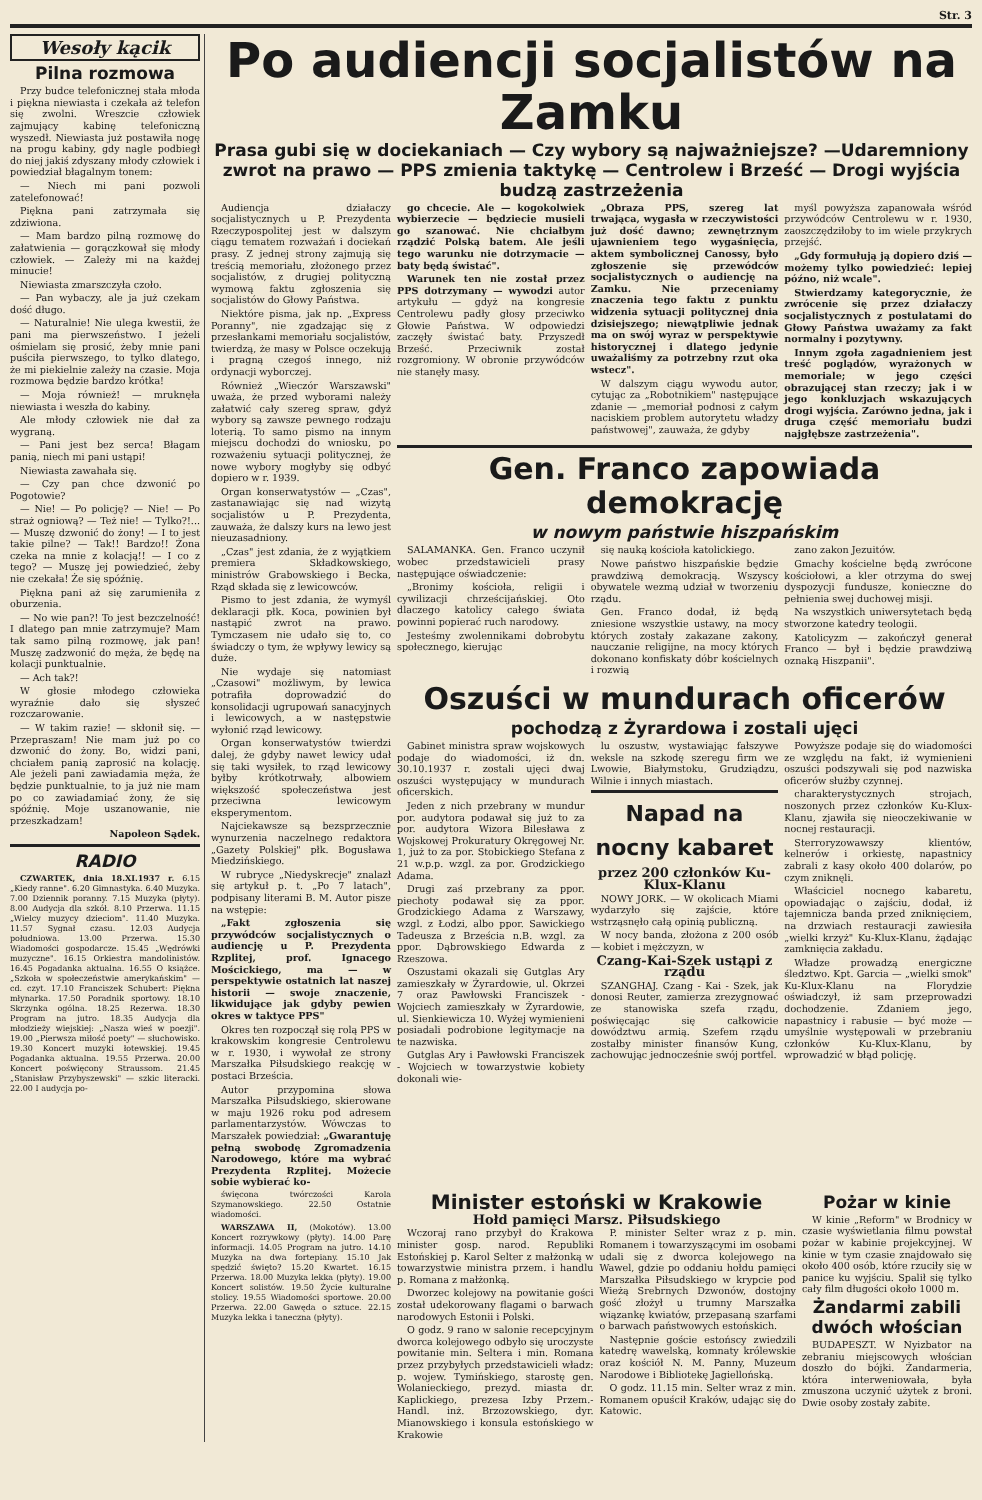Str. 3
Wesoły kącik
Pilna rozmowa
Przy budce telefonicznej stała młoda i piękna niewiasta i czekała aż telefon się zwolni. Wreszcie człowiek zajmujący kabinę telefoniczną wyszedł. Niewiasta już postawiła nogę na progu kabiny, gdy nagle podbiegł do niej jakiś zdyszany młody człowiek i powiedział błagalnym tonem:
— Niech mi pani pozwoli zatelefonować!
Piękna pani zatrzymała się zdziwiona.
— Mam bardzo pilną rozmowę do załatwienia — gorączkował się młody człowiek. — Zależy mi na każdej minucie!
Niewiasta zmarszczyła czoło.
— Pan wybaczy, ale ja już czekam dość długo.
— Naturalnie! Nie ulega kwestii, że pani ma pierwszeństwo. I jeżeli ośmielam się prosić, żeby mnie pani puściła pierwszego, to tylko dlatego, że mi piekielnie zależy na czasie. Moja rozmowa będzie bardzo krótka!
— Moja również! — mruknęła niewiasta i weszła do kabiny.
Ale młody człowiek nie dał za wygraną.
— Pani jest bez serca! Błagam panią, niech mi pani ustąpi!
Niewiasta zawahała się.
— Czy pan chce dzwonić po Pogotowie?
— Nie! — Po policję? — Nie! — Po straż ogniową? — Też nie! — Tylko?!... — Muszę dzwonić do żony! — I to jest takie pilne? — Tak!! Bardzo!! Żona czeka na mnie z kolacją!! — I co z tego? — Muszę jej powiedzieć, żeby nie czekała! Że się spóźnię.
Piękna pani aż się zarumieniła z oburzenia.
— No wie pan?! To jest bezczelność! I dlatego pan mnie zatrzymuje? Mam tak samo pilną rozmowę, jak pan! Muszę zadzwonić do męża, że będę na kolacji punktualnie.
— Ach tak?!
W głosie młodego człowieka wyraźnie dało się słyszeć rozczarowanie.
— W takim razie! — skłonił się. — Przepraszam! Nie mam już po co dzwonić do żony. Bo, widzi pani, chciałem panią zaprosić na kolację. Ale jeżeli pani zawiadamia męża, że będzie punktualnie, to ja już nie mam po co zawiadamiać żony, że się spóźnię. Moje uszanowanie, nie przeszkadzam!
Napoleon Sądek.
RADIO
CZWARTEK, dnia 18.XI.1937 r. 6.15 „Kiedy ranne". 6.20 Gimnastyka. 6.40 Muzyka. 7.00 Dziennik poranny. 7.15 Muzyka (płyty). 8.00 Audycja dla szkół. 8.10 Przerwa. 11.15 „Wielcy muzycy dzieciom". 11.40 Muzyka. 11.57 Sygnał czasu. 12.03 Audycja południowa. 13.00 Przerwa. 15.30 Wiadomości gospodarcze. 15.45 „Wędrówki muzyczne". 16.15 Orkiestra mandolinistów. 16.45 Pogadanka aktualna. 16.55 O książce. „Szkoła w społeczeństwie amerykańskim" — cd. czyt. 17.10 Franciszek Schubert: Piękna młynarka. 17.50 Poradnik sportowy. 18.10 Skrzynka ogólna. 18.25 Rezerwa. 18.30 Program na jutro. 18.35 Audycja dla młodzieży wiejskiej: „Nasza wieś w poezji". 19.00 „Pierwsza miłość poety" — słuchowisko. 19.30 Koncert muzyki łotewskiej. 19.45 Pogadanka aktualna. 19.55 Przerwa. 20.00 Koncert poświęcony Straussom. 21.45 „Stanisław Przybyszewski" — szkic literacki. 22.00 I audycja po-
Po audiencji socjalistów na Zamku
Prasa gubi się w dociekaniach — Czy wybory są najważniejsze? —Udaremniony zwrot na prawo — PPS zmienia taktykę — Centrolew i Brześć — Drogi wyjścia budzą zastrzeżenia
Audiencja działaczy socjalistycznych u P. Prezydenta Rzeczypospolitej jest w dalszym ciągu tematem rozważań i dociekań prasy. Z jednej strony zajmują się treścią memoriału, złożonego przez socjalistów, z drugiej polityczną wymową faktu zgłoszenia się socjalistów do Głowy Państwa.
Niektóre pisma, jak np. „Express Poranny", nie zgadzając się z przesłankami memoriału socjalistów, twierdzą, że masy w Polsce oczekują i pragną czegoś innego, niż ordynacji wyborczej.
Również „Wieczór Warszawski" uważa, że przed wyborami należy załatwić cały szereg spraw, gdyż wybory są zawsze pewnego rodzaju loterią. To samo pismo na innym miejscu dochodzi do wniosku, po rozważeniu sytuacji politycznej, że nowe wybory mogłyby się odbyć dopiero w r. 1939.
Organ konserwatystów — „Czas", zastanawiając się nad wizytą socjalistów u P. Prezydenta, zauważa, że dalszy kurs na lewo jest nieuzasadniony.
„Czas" jest zdania, że z wyjątkiem premiera Składkowskiego, ministrów Grabowskiego i Becka, Rząd składa się z lewicowców.
Pismo to jest zdania, że wymyśl deklaracji płk. Koca, powinien był nastąpić zwrot na prawo. Tymczasem nie udało się to, co świadczy o tym, że wpływy lewicy są duże.
Nie wydaje się natomiast „Czasowi" możliwym, by lewica potrafiła doprowadzić do konsolidacji ugrupowań sanacyjnych i lewicowych, a w następstwie wyłonić rząd lewicowy.
Organ konserwatystów twierdzi dalej, że gdyby nawet lewicy udał się taki wysiłek, to rząd lewicowy byłby krótkotrwały, albowiem większość społeczeństwa jest przeciwna lewicowym eksperymentom.
Najciekawsze są bezsprzecznie wynurzenia naczelnego redaktora „Gazety Polskiej" płk. Bogusława Miedzińskiego.
W rubryce „Niedyskrecje" znalazł się artykuł p. t. „Po 7 latach", podpisany literami B. M. Autor pisze na wstępie:
„Fakt zgłoszenia się przywódców socjalistycznych o audiencję u P. Prezydenta Rzplitej, prof. Ignacego Mościckiego, ma — w perspektywie ostatnich lat naszej historii — swoje znaczenie, likwidujące jak gdyby pewien okres w taktyce PPS"
Okres ten rozpoczął się rolą PPS w krakowskim kongresie Centrolewu w r. 1930, i wywołał ze strony Marszałka Piłsudskiego reakcję w postaci Brześcia.
Autor przypomina słowa Marszałka Piłsudskiego, skierowane w maju 1926 roku pod adresem parlamentarzystów. Wówczas to Marszałek powiedział: „Gwarantuję pełną swobodę Zgromadzenia Narodowego, które ma wybrać Prezydenta Rzplitej. Możecie sobie wybierać ko-
go chcecie. Ale — kogokolwiek wybierzecie — będziecie musieli go szanować. Nie chciałbym rządzić Polską batem. Ale jeśli tego warunku nie dotrzymacie — baty będą świstać".
Warunek ten nie został przez PPS dotrzymany — wywodzi autor artykułu — gdyż na kongresie Centrolewu padły głosy przeciwko Głowie Państwa. W odpowiedzi zaczęły świstać baty. Przyszedł Brześć. Przeciwnik został rozgromiony. W obronie przywódców nie stanęły masy.
„Obraza PPS, szereg lat trwająca, wygasła w rzeczywistości już dość dawno; zewnętrznym ujawnieniem tego wygaśnięcia, aktem symbolicznej Canossy, było zgłoszenie się przewódców socjalistycznych o audiencję na Zamku. Nie przeceniamy znaczenia tego faktu z punktu widzenia sytuacji politycznej dnia dzisiejszego; niewątpliwie jednak ma on swój wyraz w perspektywie historycznej i dlatego jedynie uważaliśmy za potrzebny rzut oka wstecz".
W dalszym ciągu wywodu autor, cytując za „Robotnikiem" następujące zdanie — „memoriał podnosi z całym naciskiem problem autorytetu władzy państwowej", zauważa, że gdyby
myśl powyższa zapanowała wśród przywódców Centrolewu w r. 1930, zaoszczędziłoby to im wiele przykrych przejść.
„Gdy formułują ją dopiero dziś — możemy tylko powiedzieć: lepiej późno, niż wcale".
Stwierdzamy kategorycznie, że zwrócenie się przez działaczy socjalistycznych z postulatami do Głowy Państwa uważamy za fakt normalny i pozytywny.
Innym zgoła zagadnieniem jest treść poglądów, wyrażonych w memoriale; w jego części obrazującej stan rzeczy; jak i w jego konkluzjach wskazujących drogi wyjścia. Zarówno jedna, jak i druga część memoriału budzi najgłębsze zastrzeżenia".
Gen. Franco zapowiada demokrację
w nowym państwie hiszpańskim
SALAMANKA. Gen. Franco uczynił wobec przedstawicieli prasy następujące oświadczenie:
„Bronimy kościoła, religii i cywilizacji chrześcijańskiej. Oto dlaczego katolicy całego świata powinni popierać ruch narodowy.
Jesteśmy zwolennikami dobrobytu społecznego, kierując
się nauką kościoła katolickiego.
Nowe państwo hiszpańskie będzie prawdziwą demokracją. Wszyscy obywatele wezmą udział w tworzeniu rządu.
Gen. Franco dodał, iż będą zniesione wszystkie ustawy, na mocy których zostały zakazane zakony, nauczanie religijne, na mocy których dokonano konfiskaty dóbr kościelnych i rozwią
zano zakon Jezuitów.
Gmachy kościelne będą zwrócone kościołowi, a kler otrzyma do swej dyspozycji fundusze, konieczne do pełnienia swej duchowej misji.
Na wszystkich uniwersytetach będą stworzone katedry teologii.
Katolicyzm — zakończył generał Franco — był i będzie prawdziwą oznaką Hiszpanii".
Oszuści w mundurach oficerów
pochodzą z Żyrardowa i zostali ujęci
Gabinet ministra spraw wojskowych podaje do wiadomości, iż dn. 30.10.1937 r. zostali ujęci dwaj oszuści występujący w mundurach oficerskich.
Jeden z nich przebrany w mundur por. audytora podawał się już to za por. audytora Wizora Bilesława z Wojskowej Prokuratury Okręgowej Nr. 1, już to za por. Stobickiego Stefana z 21 w.p.p. wzgl. za por. Grodzickiego Adama.
Drugi zaś przebrany za ppor. piechoty podawał się za ppor. Grodzickiego Adama z Warszawy, wzgl. z Łodzi, albo ppor. Sawickiego Tadeusza z Brześcia n.B. wzgl. za ppor. Dąbrowskiego Edwarda z Rzeszowa.
Oszustami okazali się Gutglas Ary zamieszkały w Żyrardowie, ul. Okrzei 7 oraz Pawłowski Franciszek - Wojciech zamieszkały w Żyrardowie, ul. Sienkiewicza 10. Wyżej wymienieni posiadali podrobione legitymacje na te nazwiska.
Gutglas Ary i Pawłowski Franciszek - Wojciech w towarzystwie kobiety dokonali wie-
lu oszustw, wystawiając fałszywe weksle na szkodę szeregu firm we Lwowie, Białymstoku, Grudziądzu, Wilnie i innych miastach.
Napad na nocny kabaret
przez 200 członków Ku-Klux-Klanu
NOWY JORK. — W okolicach Miami wydarzyło się zajście, które wstrząsnęło całą opinią publiczną.
W nocy banda, złożona z 200 osób — kobiet i mężczyzn, w
Czang-Kai-Szek ustąpi z rządu
SZANGHAJ. Czang - Kai - Szek, jak donosi Reuter, zamierza zrezygnować ze stanowiska szefa rządu, poświęcając się całkowicie dowództwu armią. Szefem rządu zostałby minister finansów Kung, zachowując jednocześnie swój portfel.
Powyższe podaje się do wiadomości ze względu na fakt, iż wymienieni oszuści podszywali się pod nazwiska oficerów służby czynnej.
charakterystycznych strojach, noszonych przez członków Ku-Klux-Klanu, zjawiła się nieoczekiwanie w nocnej restauracji.
Sterroryzowawszy klientów, kelnerów i orkiestę, napastnicy zabrali z kasy około 400 dolarów, po czym zniknęli.
Właściciel nocnego kabaretu, opowiadając o zajściu, dodał, iż tajemnicza banda przed zniknięciem, na drzwiach restauracji zawiesiła „wielki krzyż" Ku-Klux-Klanu, żądając zamknięcia zakładu.
Władze prowadzą energiczne śledztwo. Kpt. Garcia — „wielki smok" Ku-Klux-Klanu na Florydzie oświadczył, iż sam przeprowadzi dochodzenie. Zdaniem jego, napastnicy i rabusie — być może — umyślnie występowali w przebraniu członków Ku-Klux-Klanu, by wprowadzić w błąd policję.
święcona twórczości Karola Szymanowskiego. 22.50 Ostatnie wiadomości.
WARSZAWA II, (Mokotów). 13.00 Koncert rozrywkowy (płyty). 14.00 Parę informacji. 14.05 Program na jutro. 14.10 Muzyka na dwa fortepiany. 15.10 Jak spędzić święto? 15.20 Kwartet. 16.15 Przerwa. 18.00 Muzyka lekka (płyty). 19.00 Koncert solistów. 19.50 Życie kulturalne stolicy. 19.55 Wiadomości sportowe. 20.00 Przerwa. 22.00 Gawęda o sztuce. 22.15 Muzyka lekka i taneczna (płyty).
Minister estoński w Krakowie
Hołd pamięci Marsz. Piłsudskiego
Wczoraj rano przybył do Krakowa minister gosp. narod. Republiki Estońskiej p. Karol Selter z małżonką w towarzystwie ministra przem. i handlu p. Romana z małżonką.
Dworzec kolejowy na powitanie gości został udekorowany flagami o barwach narodowych Estonii i Polski.
O godz. 9 rano w salonie recepcyjnym dworca kolejowego odbyło się uroczyste powitanie min. Seltera i min. Romana przez przybyłych przedstawicieli władz: p. wojew. Tymińskiego, starostę gen. Wolanieckiego, prezyd. miasta dr. Kaplickiego, prezesa Izby Przem.-Handl. inż. Brzozowskiego, dyr. Mianowskiego i konsula estońskiego w Krakowie
P. minister Selter wraz z p. min. Romanem i towarzyszącymi im osobami udali się z dworca kolejowego na Wawel, gdzie po oddaniu hołdu pamięci Marszałka Piłsudskiego w krypcie pod Wieżą Srebrnych Dzwonów, dostojny gość złożył u trumny Marszałka wiązankę kwiatów, przepasaną szarfami o barwach państwowych estońskich.
Następnie goście estońscy zwiedzili katedrę wawelską, komnaty królewskie oraz kościół N. M. Panny, Muzeum Narodowe i Bibliotekę Jagiellońską.
O godz. 11.15 min. Selter wraz z min. Romanem opuścił Kraków, udając się do Katowic.
Pożar w kinie
W kinie „Reform" w Brodnicy w czasie wyświetlania filmu powstał pożar w kabinie projekcyjnej. W kinie w tym czasie znajdowało się około 400 osób, które rzuciły się w panice ku wyjściu. Spalił się tylko cały film długości około 1000 m.
Żandarmi zabili dwóch włościan
BUDAPESZT. W Nyizbator na zebraniu miejscowych włościan doszło do bójki. Żandarmeria, która interweniowała, była zmuszona uczynić użytek z broni. Dwie osoby zostały zabite.